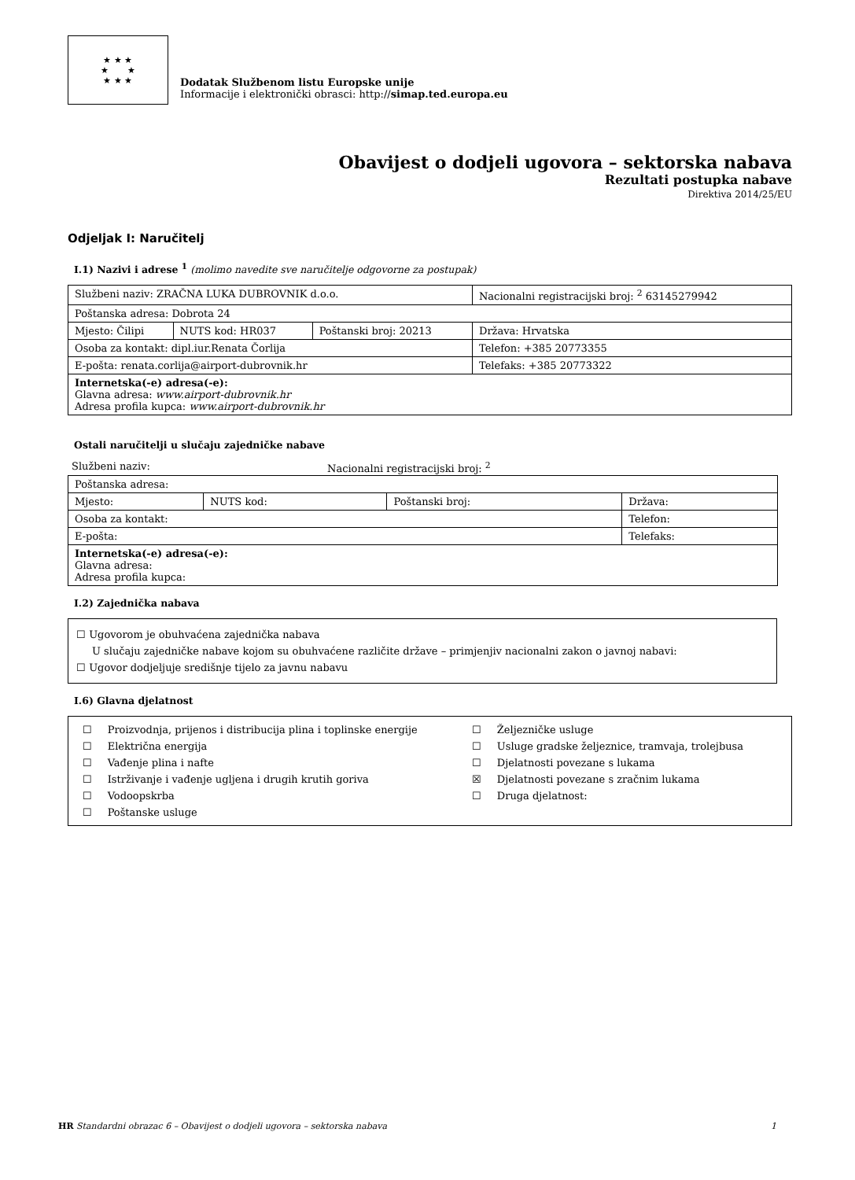★ ★ ★
★ ★
★ ★ ★
Dodatak Službenom listu Europske unije
Informacije i elektronički obrasci: http://simap.ted.europa.eu
Obavijest o dodjeli ugovora – sektorska nabava
Rezultati postupka nabave
Direktiva 2014/25/EU
Odjeljak I: Naručitelj
I.1) Nazivi i adrese <sup>1</sup> (molimo navedite sve naručitelje odgovorne za postupak)
| Službeni naziv: ZRAČNA LUKA DUBROVNIK d.o.o. | | | Nacionalni registracijski broj: <sup>2</sup> 63145279942 |
| Poštanska adresa: Dobrota 24 | | | |
| Mjesto: Čilipi | NUTS kod: HR037 | Poštanski broj: 20213 | Država: Hrvatska |
| Osoba za kontakt: dipl.iur.Renata Čorlija | | | Telefon: +385 20773355 |
| E-pošta: renata.corlija@airport-dubrovnik.hr | | | Telefaks: +385 20773322 |
| Internetska(-e) adresa(-e): Glavna adresa: www.airport-dubrovnik.hr Adresa profila kupca: www.airport-dubrovnik.hr | | | |
Ostali naručitelji u slučaju zajedničke nabave
Službeni naziv: Nacionalni registracijski broj: <sup>2</sup>
| Poštanska adresa: | | | |
| Mjesto: | NUTS kod: | Poštanski broj: | Država: |
| Osoba za kontakt: | | | Telefon: |
| E-pošta: | | | Telefaks: |
| Internetska(-e) adresa(-e): Glavna adresa: Adresa profila kupca: | | | |
I.2) Zajednička nabava
☐ Ugovorom je obuhvaćena zajednička nabava
U slučaju zajedničke nabave kojom su obuhvaćene različite države – primjenjiv nacionalni zakon o javnoj nabavi:
☐ Ugovor dodjeljuje središnje tijelo za javnu nabavu
I.6) Glavna djelatnost
| ☐ | Proizvodnja, prijenos i distribucija plina i toplinske energije | ☐ | Željezničke usluge |
| ☐ | Električna energija | ☐ | Usluge gradske željeznice, tramvaja, trolejbusa |
| ☐ | Vađenje plina i nafte | ☐ | Djelatnosti povezane s lukama |
| ☐ | Istrživanje i vađenje ugljena i drugih krutih goriva | ☒ | Djelatnosti povezane s zračnim lukama |
| ☐ | Vodoopskrba | ☐ | Druga djelatnost: |
| ☐ | Poštanske usluge | | |
HR Standardni obrazac 6 – Obavijest o dodjeli ugovora – sektorska nabava 1